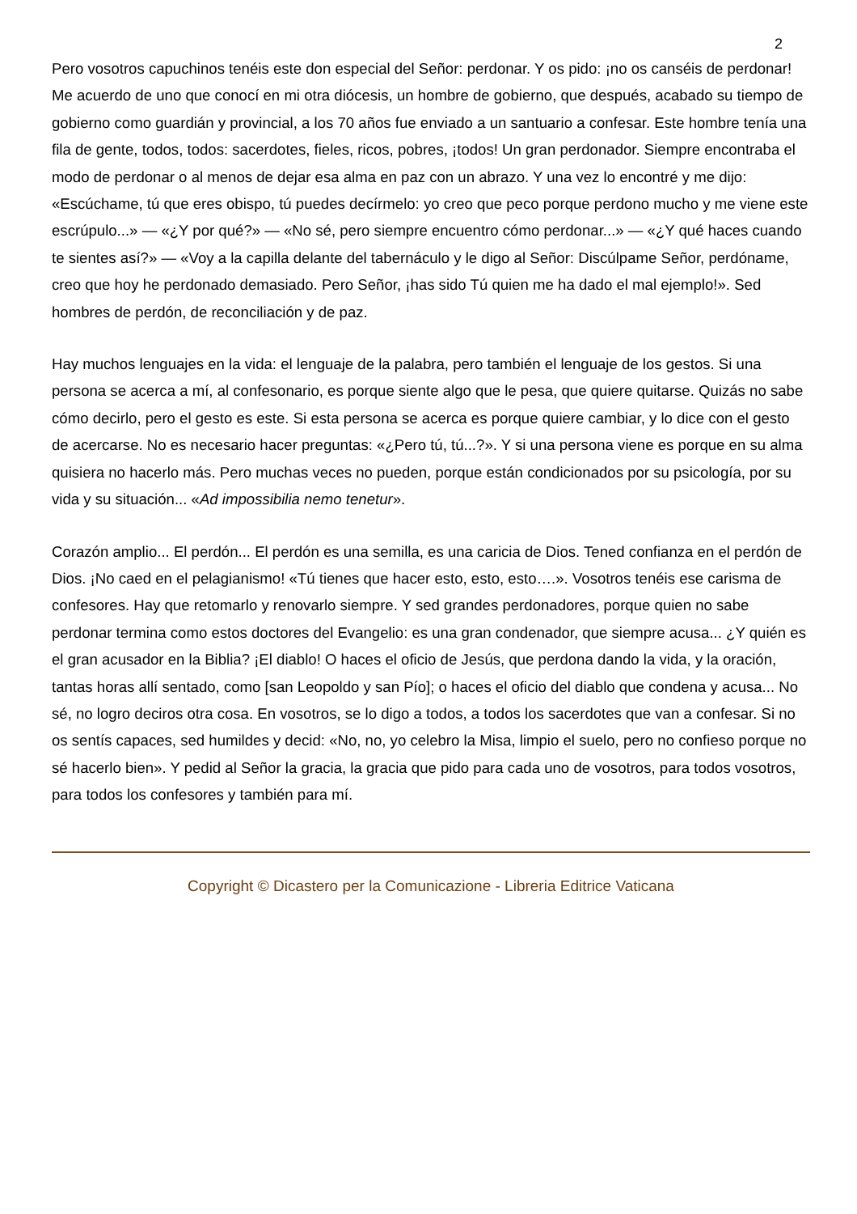2
Pero vosotros capuchinos tenéis este don especial del Señor: perdonar. Y os pido: ¡no os canséis de perdonar! Me acuerdo de uno que conocí en mi otra diócesis, un hombre de gobierno, que después, acabado su tiempo de gobierno como guardián y provincial, a los 70 años fue enviado a un santuario a confesar. Este hombre tenía una fila de gente, todos, todos: sacerdotes, fieles, ricos, pobres, ¡todos! Un gran perdonador. Siempre encontraba el modo de perdonar o al menos de dejar esa alma en paz con un abrazo. Y una vez lo encontré y me dijo: «Escúchame, tú que eres obispo, tú puedes decírmelo: yo creo que peco porque perdono mucho y me viene este escrúpulo...» — «¿Y por qué?» — «No sé, pero siempre encuentro cómo perdonar...» — «¿Y qué haces cuando te sientes así?» — «Voy a la capilla delante del tabernáculo y le digo al Señor: Discúlpame Señor, perdóname, creo que hoy he perdonado demasiado. Pero Señor, ¡has sido Tú quien me ha dado el mal ejemplo!». Sed hombres de perdón, de reconciliación y de paz.
Hay muchos lenguajes en la vida: el lenguaje de la palabra, pero también el lenguaje de los gestos. Si una persona se acerca a mí, al confesonario, es porque siente algo que le pesa, que quiere quitarse. Quizás no sabe cómo decirlo, pero el gesto es este. Si esta persona se acerca es porque quiere cambiar, y lo dice con el gesto de acercarse. No es necesario hacer preguntas: «¿Pero tú, tú...?». Y si una persona viene es porque en su alma quisiera no hacerlo más. Pero muchas veces no pueden, porque están condicionados por su psicología, por su vida y su situación... «Ad impossibilia nemo tenetur».
Corazón amplio... El perdón... El perdón es una semilla, es una caricia de Dios. Tened confianza en el perdón de Dios. ¡No caed en el pelagianismo! «Tú tienes que hacer esto, esto, esto….». Vosotros tenéis ese carisma de confesores. Hay que retomarlo y renovarlo siempre. Y sed grandes perdonadores, porque quien no sabe perdonar termina como estos doctores del Evangelio: es una gran condenador, que siempre acusa... ¿Y quién es el gran acusador en la Biblia? ¡El diablo! O haces el oficio de Jesús, que perdona dando la vida, y la oración, tantas horas allí sentado, como [san Leopoldo y san Pío]; o haces el oficio del diablo que condena y acusa... No sé, no logro deciros otra cosa. En vosotros, se lo digo a todos, a todos los sacerdotes que van a confesar. Si no os sentís capaces, sed humildes y decid: «No, no, yo celebro la Misa, limpio el suelo, pero no confieso porque no sé hacerlo bien». Y pedid al Señor la gracia, la gracia que pido para cada uno de vosotros, para todos vosotros, para todos los confesores y también para mí.
Copyright © Dicastero per la Comunicazione - Libreria Editrice Vaticana